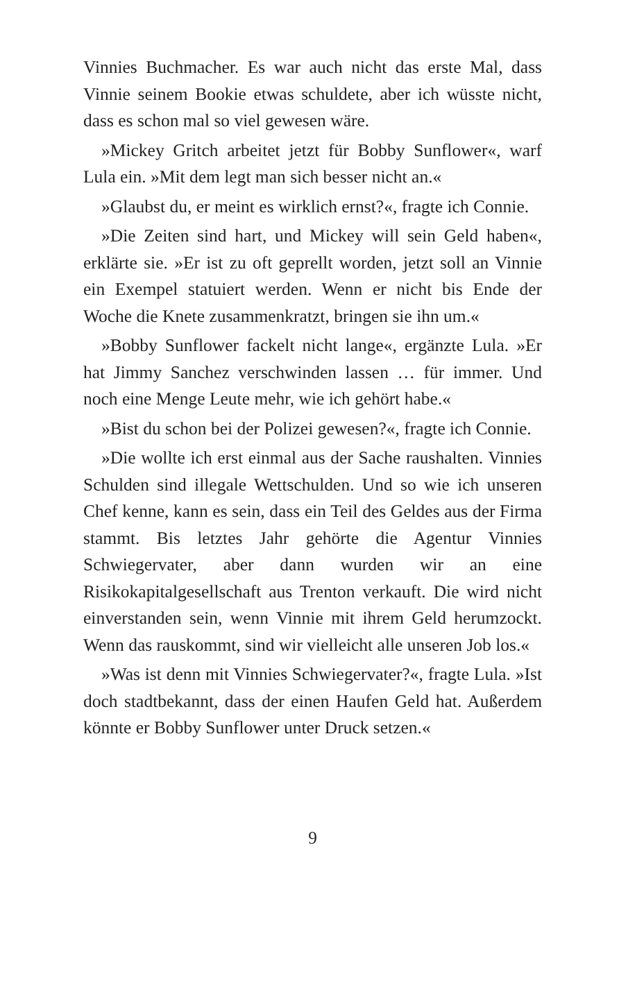Vinnies Buchmacher. Es war auch nicht das erste Mal, dass Vinnie seinem Bookie etwas schuldete, aber ich wüsste nicht, dass es schon mal so viel gewesen wäre.
»Mickey Gritch arbeitet jetzt für Bobby Sunflower«, warf Lula ein. »Mit dem legt man sich besser nicht an.«
»Glaubst du, er meint es wirklich ernst?«, fragte ich Connie.
»Die Zeiten sind hart, und Mickey will sein Geld haben«, erklärte sie. »Er ist zu oft geprellt worden, jetzt soll an Vinnie ein Exempel statuiert werden. Wenn er nicht bis Ende der Woche die Knete zusammenkratzt, bringen sie ihn um.«
»Bobby Sunflower fackelt nicht lange«, ergänzte Lula. »Er hat Jimmy Sanchez verschwinden lassen … für immer. Und noch eine Menge Leute mehr, wie ich gehört habe.«
»Bist du schon bei der Polizei gewesen?«, fragte ich Connie.
»Die wollte ich erst einmal aus der Sache raushalten. Vinnies Schulden sind illegale Wettschulden. Und so wie ich unseren Chef kenne, kann es sein, dass ein Teil des Geldes aus der Firma stammt. Bis letztes Jahr gehörte die Agentur Vinnies Schwiegervater, aber dann wurden wir an eine Risikokapitalgesellschaft aus Trenton verkauft. Die wird nicht einverstanden sein, wenn Vinnie mit ihrem Geld herumzockt. Wenn das rauskommt, sind wir vielleicht alle unseren Job los.«
»Was ist denn mit Vinnies Schwiegervater?«, fragte Lula. »Ist doch stadtbekannt, dass der einen Haufen Geld hat. Außerdem könnte er Bobby Sunflower unter Druck setzen.«
9